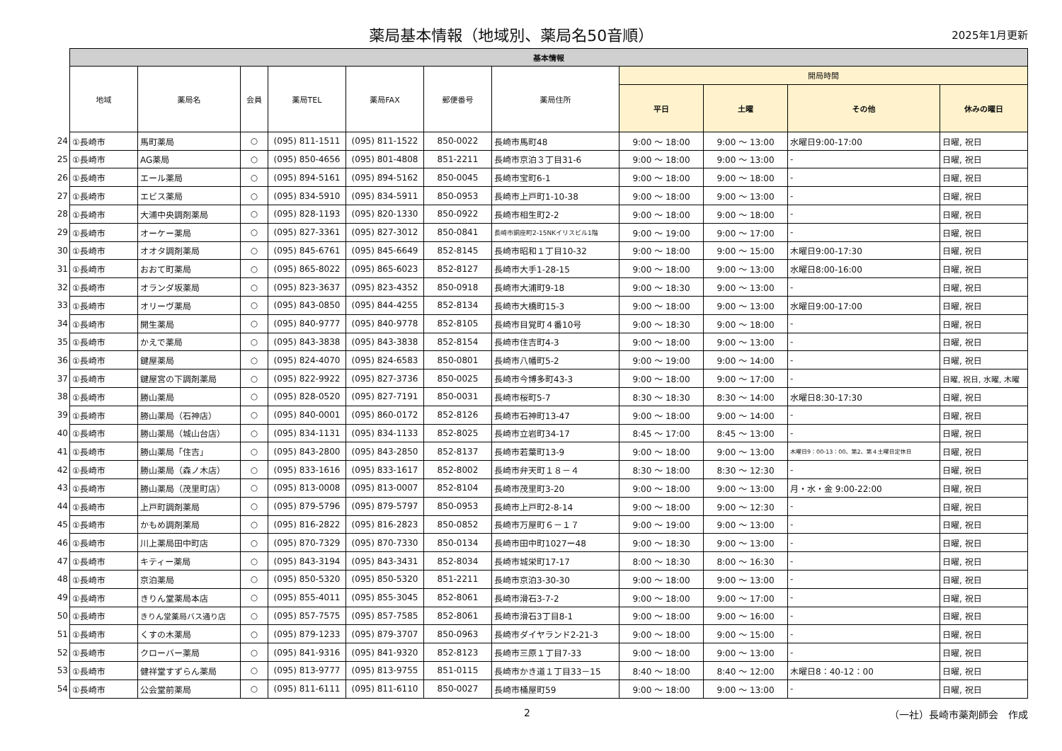薬局基本情報（地域別、薬局名50音順）
2025年1月更新
| | 基本情報 | | | | | | | | | | |
| | 地域 | 薬局名 | 会員 | 薬局TEL | 薬局FAX | 郵便番号 | 薬局住所 | 開局時間 | | | |
| | | | | | | | | 平日 | 土曜 | その他 | 休みの曜日 |
| 24 | ①長崎市 | 馬町薬局 | ○ | (095) 811-1511 | (095) 811-1522 | 850-0022 | 長崎市馬町48 | 9:00 ～ 18:00 | 9:00 ～ 13:00 | 水曜日9:00-17:00 | 日曜, 祝日 |
| 25 | ①長崎市 | AG薬局 | ○ | (095) 850-4656 | (095) 801-4808 | 851-2211 | 長崎市京泊３丁目31-6 | 9:00 ～ 18:00 | 9:00 ～ 13:00 | - | 日曜, 祝日 |
| 26 | ①長崎市 | エール薬局 | ○ | (095) 894-5161 | (095) 894-5162 | 850-0045 | 長崎市宝町6-1 | 9:00 ～ 18:00 | 9:00 ～ 18:00 | - | 日曜, 祝日 |
| 27 | ①長崎市 | エビス薬局 | ○ | (095) 834-5910 | (095) 834-5911 | 850-0953 | 長崎市上戸町1-10-38 | 9:00 ～ 18:00 | 9:00 ～ 13:00 | - | 日曜, 祝日 |
| 28 | ①長崎市 | 大浦中央調剤薬局 | ○ | (095) 828-1193 | (095) 820-1330 | 850-0922 | 長崎市相生町2-2 | 9:00 ～ 18:00 | 9:00 ～ 18:00 | - | 日曜, 祝日 |
| 29 | ①長崎市 | オーケー薬局 | ○ | (095) 827-3361 | (095) 827-3012 | 850-0841 | 長崎市銅座町2-15NKイリスビル1階 | 9:00 ～ 19:00 | 9:00 ～ 17:00 | - | 日曜, 祝日 |
| 30 | ①長崎市 | オオタ調剤薬局 | ○ | (095) 845-6761 | (095) 845-6649 | 852-8145 | 長崎市昭和１丁目10-32 | 9:00 ～ 18:00 | 9:00 ～ 15:00 | 木曜日9:00-17:30 | 日曜, 祝日 |
| 31 | ①長崎市 | おおて町薬局 | ○ | (095) 865-8022 | (095) 865-6023 | 852-8127 | 長崎市大手1-28-15 | 9:00 ～ 18:00 | 9:00 ～ 13:00 | 水曜日8:00-16:00 | 日曜, 祝日 |
| 32 | ①長崎市 | オランダ坂薬局 | ○ | (095) 823-3637 | (095) 823-4352 | 850-0918 | 長崎市大浦町9-18 | 9:00 ～ 18:30 | 9:00 ～ 13:00 | - | 日曜, 祝日 |
| 33 | ①長崎市 | オリーヴ薬局 | ○ | (095) 843-0850 | (095) 844-4255 | 852-8134 | 長崎市大橋町15-3 | 9:00 ～ 18:00 | 9:00 ～ 13:00 | 水曜日9:00-17:00 | 日曜, 祝日 |
| 34 | ①長崎市 | 開生薬局 | ○ | (095) 840-9777 | (095) 840-9778 | 852-8105 | 長崎市目覚町４番10号 | 9:00 ～ 18:30 | 9:00 ～ 18:00 | - | 日曜, 祝日 |
| 35 | ①長崎市 | かえで薬局 | ○ | (095) 843-3838 | (095) 843-3838 | 852-8154 | 長崎市住吉町4-3 | 9:00 ～ 18:00 | 9:00 ～ 13:00 | - | 日曜, 祝日 |
| 36 | ①長崎市 | 鍵屋薬局 | ○ | (095) 824-4070 | (095) 824-6583 | 850-0801 | 長崎市八幡町5-2 | 9:00 ～ 19:00 | 9:00 ～ 14:00 | - | 日曜, 祝日 |
| 37 | ①長崎市 | 鍵屋宮の下調剤薬局 | ○ | (095) 822-9922 | (095) 827-3736 | 850-0025 | 長崎市今博多町43-3 | 9:00 ～ 18:00 | 9:00 ～ 17:00 | - | 日曜, 祝日, 水曜, 木曜 |
| 38 | ①長崎市 | 勝山薬局 | ○ | (095) 828-0520 | (095) 827-7191 | 850-0031 | 長崎市桜町5-7 | 8:30 ～ 18:30 | 8:30 ～ 14:00 | 水曜日8:30-17:30 | 日曜, 祝日 |
| 39 | ①長崎市 | 勝山薬局（石神店） | ○ | (095) 840-0001 | (095) 860-0172 | 852-8126 | 長崎市石神町13-47 | 9:00 ～ 18:00 | 9:00 ～ 14:00 | - | 日曜, 祝日 |
| 40 | ①長崎市 | 勝山薬局（城山台店） | ○ | (095) 834-1131 | (095) 834-1133 | 852-8025 | 長崎市立岩町34-17 | 8:45 ～ 17:00 | 8:45 ～ 13:00 | - | 日曜, 祝日 |
| 41 | ①長崎市 | 勝山薬局「住吉」 | ○ | (095) 843-2800 | (095) 843-2850 | 852-8137 | 長崎市若葉町13-9 | 9:00 ～ 18:00 | 9:00 ～ 13:00 | 木曜日9：00-13：00、第2、第４土曜日定休日 | 日曜, 祝日 |
| 42 | ①長崎市 | 勝山薬局（森ノ木店） | ○ | (095) 833-1616 | (095) 833-1617 | 852-8002 | 長崎市弁天町１８－４ | 8:30 ～ 18:00 | 8:30 ～ 12:30 | - | 日曜, 祝日 |
| 43 | ①長崎市 | 勝山薬局（茂里町店） | ○ | (095) 813-0008 | (095) 813-0007 | 852-8104 | 長崎市茂里町3-20 | 9:00 ～ 18:00 | 9:00 ～ 13:00 | 月・水・金 9:00-22:00 | 日曜, 祝日 |
| 44 | ①長崎市 | 上戸町調剤薬局 | ○ | (095) 879-5796 | (095) 879-5797 | 850-0953 | 長崎市上戸町2-8-14 | 9:00 ～ 18:00 | 9:00 ～ 12:30 | - | 日曜, 祝日 |
| 45 | ①長崎市 | かもめ調剤薬局 | ○ | (095) 816-2822 | (095) 816-2823 | 850-0852 | 長崎市万屋町６－１７ | 9:00 ～ 19:00 | 9:00 ～ 13:00 | - | 日曜, 祝日 |
| 46 | ①長崎市 | 川上薬局田中町店 | ○ | (095) 870-7329 | (095) 870-7330 | 850-0134 | 長崎市田中町1027ー48 | 9:00 ～ 18:30 | 9:00 ～ 13:00 | - | 日曜, 祝日 |
| 47 | ①長崎市 | キティー薬局 | ○ | (095) 843-3194 | (095) 843-3431 | 852-8034 | 長崎市城栄町17-17 | 8:00 ～ 18:30 | 8:00 ～ 16:30 | - | 日曜, 祝日 |
| 48 | ①長崎市 | 京泊薬局 | ○ | (095) 850-5320 | (095) 850-5320 | 851-2211 | 長崎市京泊3-30-30 | 9:00 ～ 18:00 | 9:00 ～ 13:00 | - | 日曜, 祝日 |
| 49 | ①長崎市 | きりん堂薬局本店 | ○ | (095) 855-4011 | (095) 855-3045 | 852-8061 | 長崎市滑石3-7-2 | 9:00 ～ 18:00 | 9:00 ～ 17:00 | - | 日曜, 祝日 |
| 50 | ①長崎市 | きりん堂薬局バス通り店 | ○ | (095) 857-7575 | (095) 857-7585 | 852-8061 | 長崎市滑石3丁目8-1 | 9:00 ～ 18:00 | 9:00 ～ 16:00 | - | 日曜, 祝日 |
| 51 | ①長崎市 | くすの木薬局 | ○ | (095) 879-1233 | (095) 879-3707 | 850-0963 | 長崎市ダイヤランド2-21-3 | 9:00 ～ 18:00 | 9:00 ～ 15:00 | - | 日曜, 祝日 |
| 52 | ①長崎市 | クローバー薬局 | ○ | (095) 841-9316 | (095) 841-9320 | 852-8123 | 長崎市三原１丁目7-33 | 9:00 ～ 18:00 | 9:00 ～ 13:00 | - | 日曜, 祝日 |
| 53 | ①長崎市 | 健祥堂すずらん薬局 | ○ | (095) 813-9777 | (095) 813-9755 | 851-0115 | 長崎市かき道１丁目33－15 | 8:40 ～ 18:00 | 8:40 ～ 12:00 | 木曜日8：40-12：00 | 日曜, 祝日 |
| 54 | ①長崎市 | 公会堂前薬局 | ○ | (095) 811-6111 | (095) 811-6110 | 850-0027 | 長崎市桶屋町59 | 9:00 ～ 18:00 | 9:00 ～ 13:00 | - | 日曜, 祝日 |
2 （一社）長崎市薬剤師会　作成